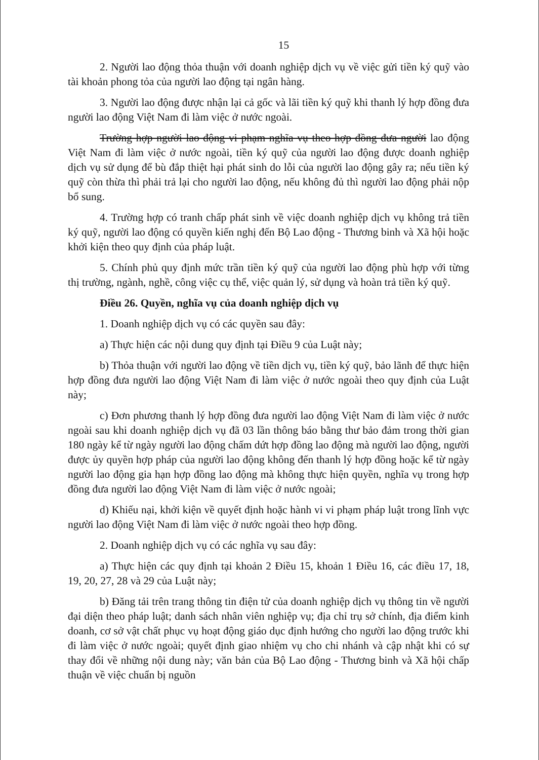15
2. Người lao động thỏa thuận với doanh nghiệp dịch vụ về việc gửi tiền ký quỹ vào tài khoản phong tỏa của người lao động tại ngân hàng.
3. Người lao động được nhận lại cả gốc và lãi tiền ký quỹ khi thanh lý hợp đồng đưa người lao động Việt Nam đi làm việc ở nước ngoài.
Trường hợp người lao động vi phạm nghĩa vụ theo hợp đồng đưa người lao động Việt Nam đi làm việc ở nước ngoài, tiền ký quỹ của người lao động được doanh nghiệp dịch vụ sử dụng để bù đắp thiệt hại phát sinh do lỗi của người lao động gây ra; nếu tiền ký quỹ còn thừa thì phải trả lại cho người lao động, nếu không đủ thì người lao động phải nộp bổ sung.
4. Trường hợp có tranh chấp phát sinh về việc doanh nghiệp dịch vụ không trả tiền ký quỹ, người lao động có quyền kiến nghị đến Bộ Lao động - Thương binh và Xã hội hoặc khởi kiện theo quy định của pháp luật.
5. Chính phủ quy định mức trần tiền ký quỹ của người lao động phù hợp với từng thị trường, ngành, nghề, công việc cụ thể, việc quản lý, sử dụng và hoàn trả tiền ký quỹ.
Điều 26. Quyền, nghĩa vụ của doanh nghiệp dịch vụ
1. Doanh nghiệp dịch vụ có các quyền sau đây:
a) Thực hiện các nội dung quy định tại Điều 9 của Luật này;
b) Thỏa thuận với người lao động về tiền dịch vụ, tiền ký quỹ, bảo lãnh để thực hiện hợp đồng đưa người lao động Việt Nam đi làm việc ở nước ngoài theo quy định của Luật này;
c) Đơn phương thanh lý hợp đồng đưa người lao động Việt Nam đi làm việc ở nước ngoài sau khi doanh nghiệp dịch vụ đã 03 lần thông báo bằng thư bảo đảm trong thời gian 180 ngày kể từ ngày người lao động chấm dứt hợp đồng lao động mà người lao động, người được ủy quyền hợp pháp của người lao động không đến thanh lý hợp đồng hoặc kể từ ngày người lao động gia hạn hợp đồng lao động mà không thực hiện quyền, nghĩa vụ trong hợp đồng đưa người lao động Việt Nam đi làm việc ở nước ngoài;
d) Khiếu nại, khởi kiện về quyết định hoặc hành vi vi phạm pháp luật trong lĩnh vực người lao động Việt Nam đi làm việc ở nước ngoài theo hợp đồng.
2. Doanh nghiệp dịch vụ có các nghĩa vụ sau đây:
a) Thực hiện các quy định tại khoản 2 Điều 15, khoản 1 Điều 16, các điều 17, 18, 19, 20, 27, 28 và 29 của Luật này;
b) Đăng tải trên trang thông tin điện tử của doanh nghiệp dịch vụ thông tin về người đại diện theo pháp luật; danh sách nhân viên nghiệp vụ; địa chỉ trụ sở chính, địa điểm kinh doanh, cơ sở vật chất phục vụ hoạt động giáo dục định hướng cho người lao động trước khi đi làm việc ở nước ngoài; quyết định giao nhiệm vụ cho chi nhánh và cập nhật khi có sự thay đổi về những nội dung này; văn bản của Bộ Lao động - Thương binh và Xã hội chấp thuận về việc chuẩn bị nguồn